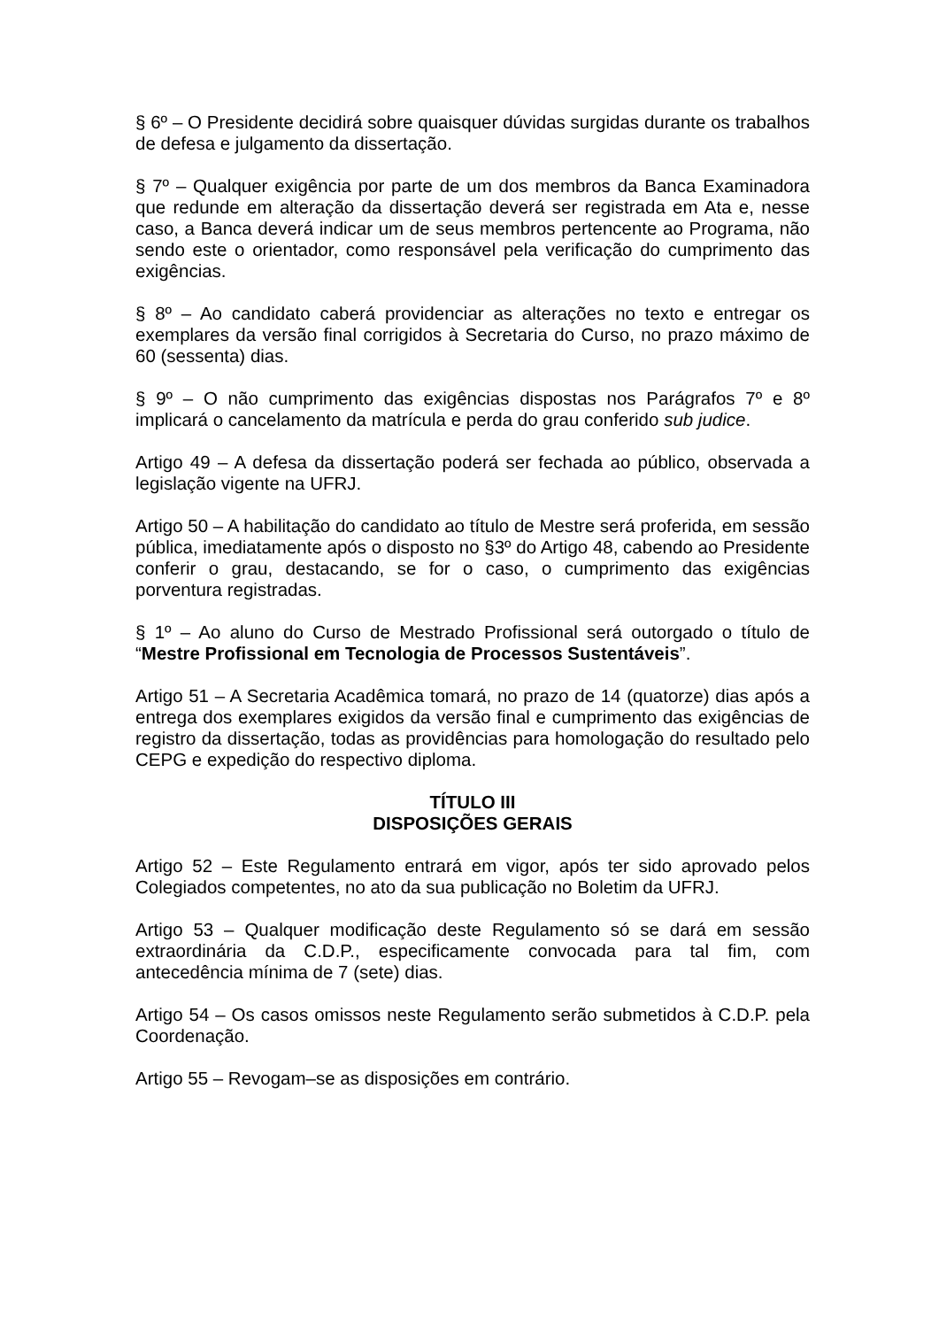§ 6º – O Presidente decidirá sobre quaisquer dúvidas surgidas durante os trabalhos de defesa e julgamento da dissertação.
§ 7º – Qualquer exigência por parte de um dos membros da Banca Examinadora que redunde em alteração da dissertação deverá ser registrada em Ata e, nesse caso, a Banca deverá indicar um de seus membros pertencente ao Programa, não sendo este o orientador, como responsável pela verificação do cumprimento das exigências.
§ 8º – Ao candidato caberá providenciar as alterações no texto e entregar os exemplares da versão final corrigidos à Secretaria do Curso, no prazo máximo de 60 (sessenta) dias.
§ 9º – O não cumprimento das exigências dispostas nos Parágrafos 7º e 8º implicará o cancelamento da matrícula e perda do grau conferido sub judice.
Artigo 49 – A defesa da dissertação poderá ser fechada ao público, observada a legislação vigente na UFRJ.
Artigo 50 – A habilitação do candidato ao título de Mestre será proferida, em sessão pública, imediatamente após o disposto no §3º do Artigo 48, cabendo ao Presidente conferir o grau, destacando, se for o caso, o cumprimento das exigências porventura registradas.
§ 1º – Ao aluno do Curso de Mestrado Profissional será outorgado o título de “Mestre Profissional em Tecnologia de Processos Sustentáveis”.
Artigo 51 – A Secretaria Acadêmica tomará, no prazo de 14 (quatorze) dias após a entrega dos exemplares exigidos da versão final e cumprimento das exigências de registro da dissertação, todas as providências para homologação do resultado pelo CEPG e expedição do respectivo diploma.
TÍTULO III
DISPOSIÇÕES GERAIS
Artigo 52 – Este Regulamento entrará em vigor, após ter sido aprovado pelos Colegiados competentes, no ato da sua publicação no Boletim da UFRJ.
Artigo 53 – Qualquer modificação deste Regulamento só se dará em sessão extraordinária da C.D.P., especificamente convocada para tal fim, com antecedência mínima de 7 (sete) dias.
Artigo 54 – Os casos omissos neste Regulamento serão submetidos à C.D.P. pela Coordenação.
Artigo 55 – Revogam–se as disposições em contrário.